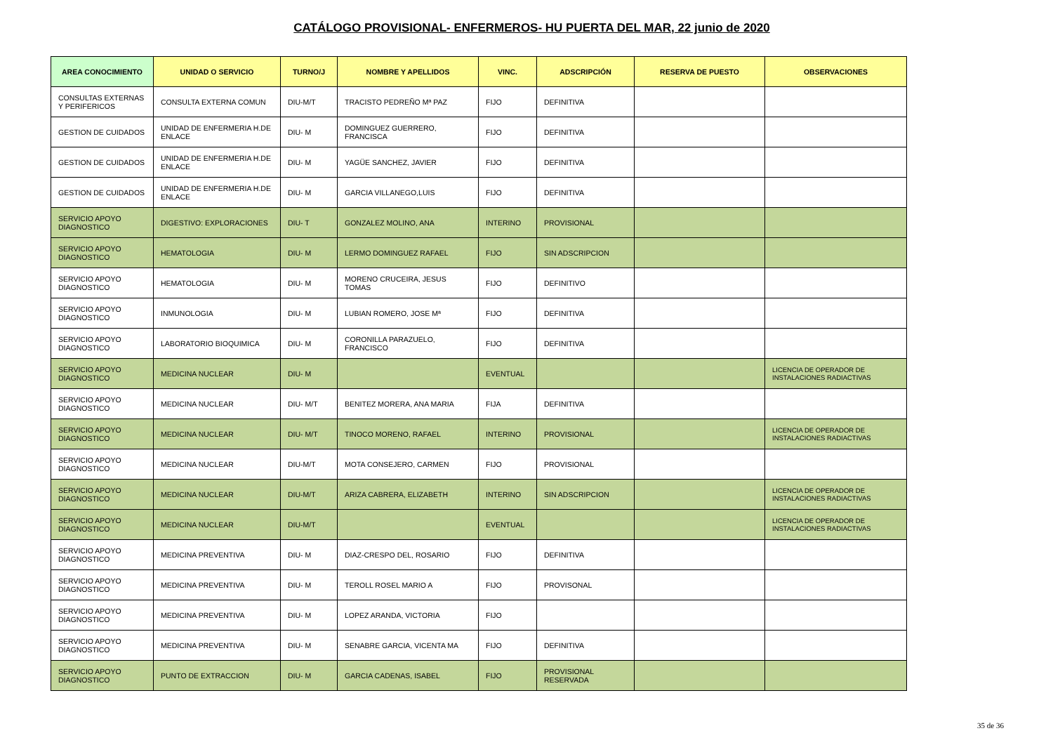CATÁLOGO PROVISIONAL- ENFERMEROS- HU PUERTA DEL MAR, 22 junio de 2020
| AREA CONOCIMIENTO | UNIDAD O SERVICIO | TURNO/J | NOMBRE Y APELLIDOS | VINC. | ADSCRIPCIÓN | RESERVA DE PUESTO | OBSERVACIONES |
| --- | --- | --- | --- | --- | --- | --- | --- |
| CONSULTAS EXTERNAS Y PERIFERICOS | CONSULTA EXTERNA COMUN | DIU-M/T | TRACISTO PEDREÑO Mª PAZ | FIJO | DEFINITIVA | | |
| GESTION DE CUIDADOS | UNIDAD DE ENFERMERIA H.DE ENLACE | DIU- M | DOMINGUEZ GUERRERO, FRANCISCA | FIJO | DEFINITIVA | | |
| GESTION DE CUIDADOS | UNIDAD DE ENFERMERIA H.DE ENLACE | DIU- M | YAGÜE SANCHEZ, JAVIER | FIJO | DEFINITIVA | | |
| GESTION DE CUIDADOS | UNIDAD DE ENFERMERIA H.DE ENLACE | DIU- M | GARCIA VILLANEGO,LUIS | FIJO | DEFINITIVA | | |
| SERVICIO APOYO DIAGNOSTICO | DIGESTIVO: EXPLORACIONES | DIU- T | GONZALEZ MOLINO, ANA | INTERINO | PROVISIONAL | | |
| SERVICIO APOYO DIAGNOSTICO | HEMATOLOGIA | DIU- M | LERMO DOMINGUEZ RAFAEL | FIJO | SIN ADSCRIPCION | | |
| SERVICIO APOYO DIAGNOSTICO | HEMATOLOGIA | DIU- M | MORENO CRUCEIRA, JESUS TOMAS | FIJO | DEFINITIVO | | |
| SERVICIO APOYO DIAGNOSTICO | INMUNOLOGIA | DIU- M | LUBIAN ROMERO, JOSE Mª | FIJO | DEFINITIVA | | |
| SERVICIO APOYO DIAGNOSTICO | LABORATORIO BIOQUIMICA | DIU- M | CORONILLA PARAZUELO, FRANCISCO | FIJO | DEFINITIVA | | |
| SERVICIO APOYO DIAGNOSTICO | MEDICINA NUCLEAR | DIU- M | | EVENTUAL | | | LICENCIA DE OPERADOR DE INSTALACIONES RADIACTIVAS |
| SERVICIO APOYO DIAGNOSTICO | MEDICINA NUCLEAR | DIU- M/T | BENITEZ MORERA, ANA MARIA | FIJA | DEFINITIVA | | |
| SERVICIO APOYO DIAGNOSTICO | MEDICINA NUCLEAR | DIU- M/T | TINOCO MORENO, RAFAEL | INTERINO | PROVISIONAL | | LICENCIA DE OPERADOR DE INSTALACIONES RADIACTIVAS |
| SERVICIO APOYO DIAGNOSTICO | MEDICINA NUCLEAR | DIU-M/T | MOTA CONSEJERO, CARMEN | FIJO | PROVISIONAL | | |
| SERVICIO APOYO DIAGNOSTICO | MEDICINA NUCLEAR | DIU-M/T | ARIZA CABRERA, ELIZABETH | INTERINO | SIN ADSCRIPCION | | LICENCIA DE OPERADOR DE INSTALACIONES RADIACTIVAS |
| SERVICIO APOYO DIAGNOSTICO | MEDICINA NUCLEAR | DIU-M/T | | EVENTUAL | | | LICENCIA DE OPERADOR DE INSTALACIONES RADIACTIVAS |
| SERVICIO APOYO DIAGNOSTICO | MEDICINA PREVENTIVA | DIU- M | DIAZ-CRESPO DEL, ROSARIO | FIJO | DEFINITIVA | | |
| SERVICIO APOYO DIAGNOSTICO | MEDICINA PREVENTIVA | DIU- M | TEROLL ROSEL MARIO A | FIJO | PROVISONAL | | |
| SERVICIO APOYO DIAGNOSTICO | MEDICINA PREVENTIVA | DIU- M | LOPEZ ARANDA, VICTORIA | FIJO | | | |
| SERVICIO APOYO DIAGNOSTICO | MEDICINA PREVENTIVA | DIU- M | SENABRE GARCIA, VICENTA MA | FIJO | DEFINITIVA | | |
| SERVICIO APOYO DIAGNOSTICO | PUNTO DE EXTRACCION | DIU- M | GARCIA CADENAS, ISABEL | FIJO | PROVISIONAL RESERVADA | | |
35 de 36